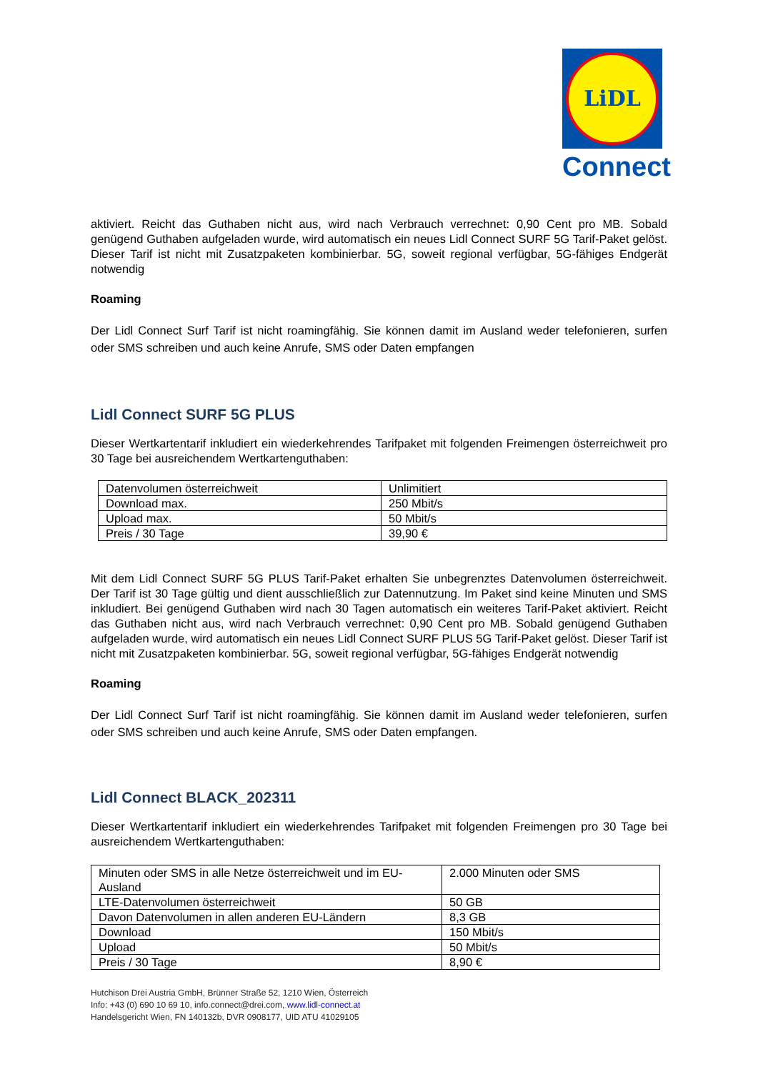LiDL
Connect
aktiviert. Reicht das Guthaben nicht aus, wird nach Verbrauch verrechnet: 0,90 Cent pro MB. Sobald genügend Guthaben aufgeladen wurde, wird automatisch ein neues Lidl Connect SURF 5G Tarif-Paket gelöst. Dieser Tarif ist nicht mit Zusatzpaketen kombinierbar. 5G, soweit regional verfügbar, 5G-fähiges Endgerät notwendig
Roaming
Der Lidl Connect Surf Tarif ist nicht roamingfähig. Sie können damit im Ausland weder telefonieren, surfen oder SMS schreiben und auch keine Anrufe, SMS oder Daten empfangen
Lidl Connect SURF 5G PLUS
Dieser Wertkartentarif inkludiert ein wiederkehrendes Tarifpaket mit folgenden Freimengen österreichweit pro 30 Tage bei ausreichendem Wertkartenguthaben:
| Datenvolumen österreichweit | Unlimitiert |
| Download max. | 250 Mbit/s |
| Upload max. | 50 Mbit/s |
| Preis / 30 Tage | 39,90 € |
Mit dem Lidl Connect SURF 5G PLUS Tarif-Paket erhalten Sie unbegrenztes Datenvolumen österreichweit. Der Tarif ist 30 Tage gültig und dient ausschließlich zur Datennutzung. Im Paket sind keine Minuten und SMS inkludiert. Bei genügend Guthaben wird nach 30 Tagen automatisch ein weiteres Tarif-Paket aktiviert. Reicht das Guthaben nicht aus, wird nach Verbrauch verrechnet: 0,90 Cent pro MB. Sobald genügend Guthaben aufgeladen wurde, wird automatisch ein neues Lidl Connect SURF PLUS 5G Tarif-Paket gelöst. Dieser Tarif ist nicht mit Zusatzpaketen kombinierbar. 5G, soweit regional verfügbar, 5G-fähiges Endgerät notwendig
Roaming
Der Lidl Connect Surf Tarif ist nicht roamingfähig. Sie können damit im Ausland weder telefonieren, surfen oder SMS schreiben und auch keine Anrufe, SMS oder Daten empfangen.
Lidl Connect BLACK_202311
Dieser Wertkartentarif inkludiert ein wiederkehrendes Tarifpaket mit folgenden Freimengen pro 30 Tage bei ausreichendem Wertkartenguthaben:
| Minuten oder SMS in alle Netze österreichweit und im EU-Ausland | 2.000 Minuten oder SMS |
| LTE-Datenvolumen österreichweit | 50 GB |
| Davon Datenvolumen in allen anderen EU-Ländern | 8,3 GB |
| Download | 150 Mbit/s |
| Upload | 50 Mbit/s |
| Preis / 30 Tage | 8,90 € |
Hutchison Drei Austria GmbH, Brünner Straße 52, 1210 Wien, Österreich
Info: +43 (0) 690 10 69 10, info.connect@drei.com, www.lidl-connect.at
Handelsgericht Wien, FN 140132b, DVR 0908177, UID ATU 41029105